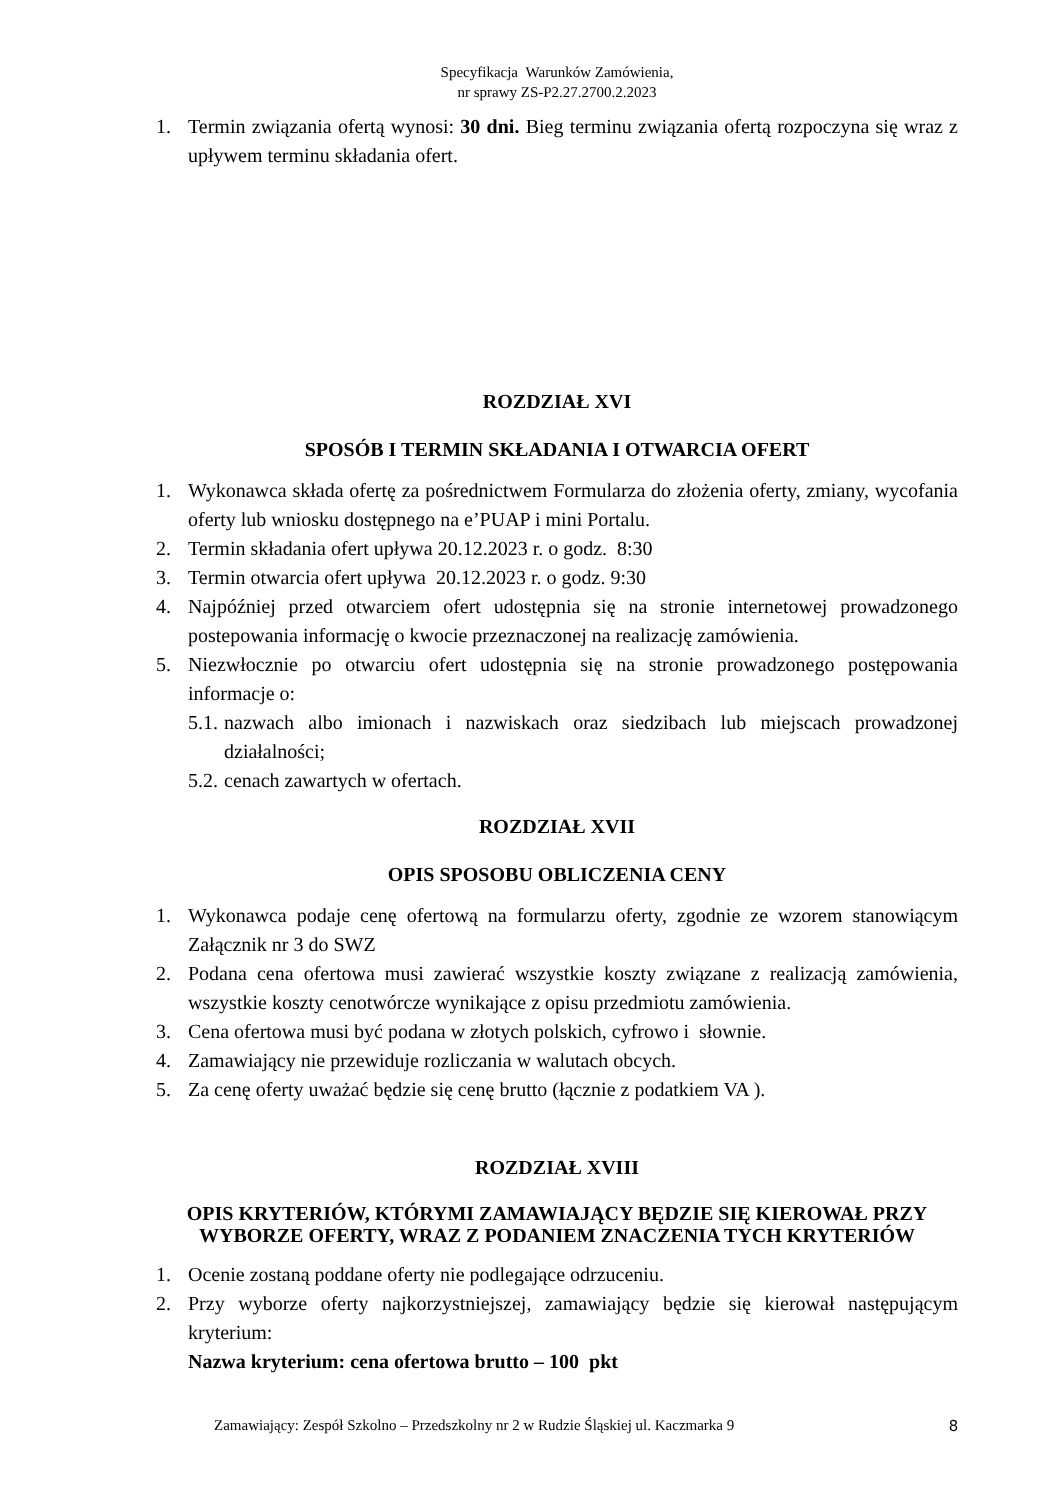Specyfikacja Warunków Zamówienia,
nr sprawy ZS-P2.27.2700.2.2023
1. Termin związania ofertą wynosi: 30 dni. Bieg terminu związania ofertą rozpoczyna się wraz z upływem terminu składania ofert.
ROZDZIAŁ XVI
SPOSÓB I TERMIN SKŁADANIA I OTWARCIA OFERT
1. Wykonawca składa ofertę za pośrednictwem Formularza do złożenia oferty, zmiany, wycofania oferty lub wniosku dostępnego na e’PUAP i mini Portalu.
2. Termin składania ofert upływa 20.12.2023 r. o godz. 8:30
3. Termin otwarcia ofert upływa 20.12.2023 r. o godz. 9:30
4. Najpóźniej przed otwarciem ofert udostępnia się na stronie internetowej prowadzonego postepowania informację o kwocie przeznaczonej na realizację zamówienia.
5. Niezwłocznie po otwarciu ofert udostępnia się na stronie prowadzonego postępowania informacje o:
5.1. nazwach albo imionach i nazwiskach oraz siedzibach lub miejscach prowadzonej działalności;
5.2. cenach zawartych w ofertach.
ROZDZIAŁ XVII
OPIS SPOSOBU OBLICZENIA CENY
1. Wykonawca podaje cenę ofertową na formularzu oferty, zgodnie ze wzorem stanowiącym Załącznik nr 3 do SWZ
2. Podana cena ofertowa musi zawierać wszystkie koszty związane z realizacją zamówienia, wszystkie koszty cenotwórcze wynikające z opisu przedmiotu zamówienia.
3. Cena ofertowa musi być podana w złotych polskich, cyfrowo i słownie.
4. Zamawiający nie przewiduje rozliczania w walutach obcych.
5. Za cenę oferty uważać będzie się cenę brutto (łącznie z podatkiem VA ).
ROZDZIAŁ XVIII
OPIS KRYTERIÓW, KTÓRYMI ZAMAWIAJĄCY BĘDZIE SIĘ KIEROWAŁ PRZY WYBORZE OFERTY, WRAZ Z PODANIEM ZNACZENIA TYCH KRYTERIÓW
1. Ocenie zostaną poddane oferty nie podlegające odrzuceniu.
2. Przy wyborze oferty najkorzystniejszej, zamawiający będzie się kierował następującym kryterium:
Nazwa kryterium: cena ofertowa brutto – 100 pkt
Zamawiający: Zespół Szkolno – Przedszkolny nr 2 w Rudzie Śląskiej ul. Kaczmarka 9 8